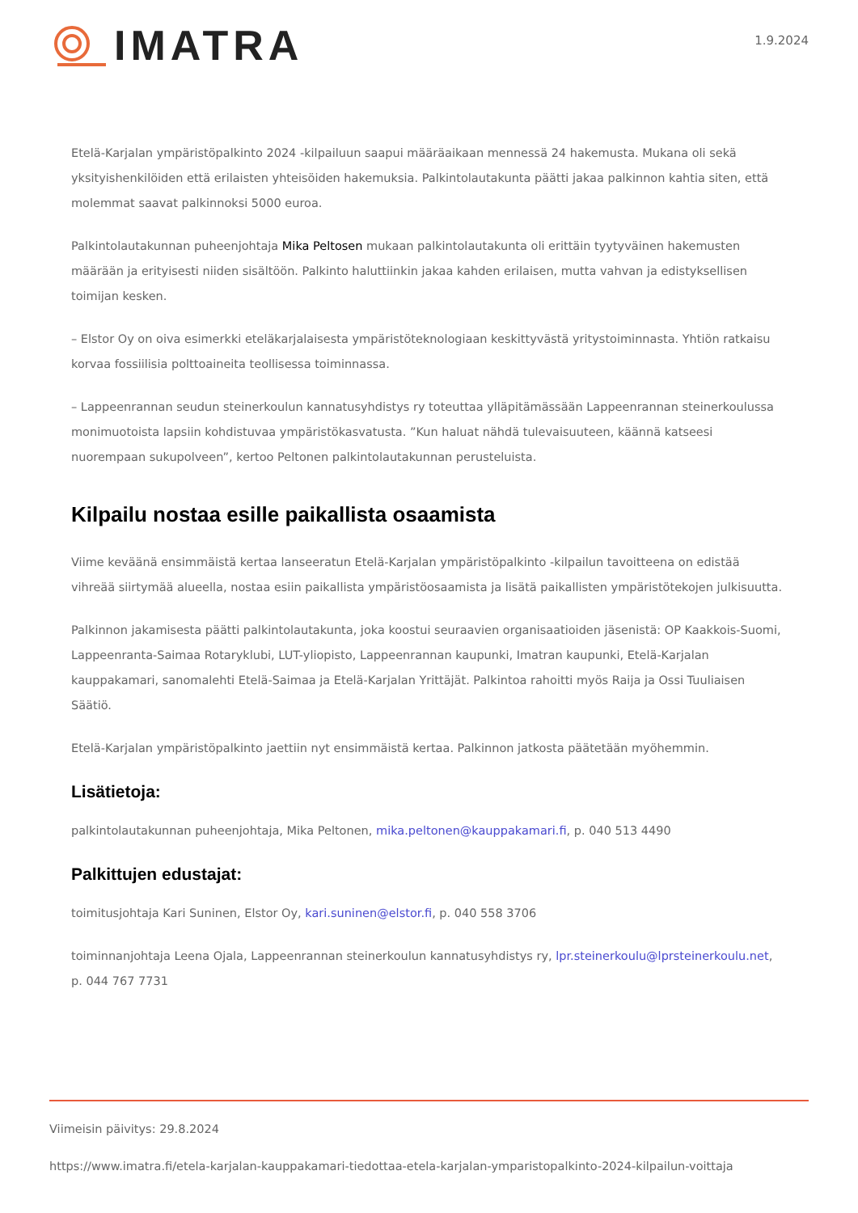IMATRA
1.9.2024
Etelä-Karjalan ympäristöpalkinto 2024 -kilpailuun saapui määräaikaan mennessä 24 hakemusta. Mukana oli sekä yksityishenkilöiden että erilaisten yhteisöiden hakemuksia. Palkintolautakunta päätti jakaa palkinnon kahtia siten, että molemmat saavat palkinnoksi 5000 euroa.
Palkintolautakunnan puheenjohtaja Mika Peltosen mukaan palkintolautakunta oli erittäin tyytyväinen hakemusten määrään ja erityisesti niiden sisältöön. Palkinto haluttiinkin jakaa kahden erilaisen, mutta vahvan ja edistyksellisen toimijan kesken.
– Elstor Oy on oiva esimerkki eteläkarjalaisesta ympäristöteknologiaan keskittyvästä yritystoiminnasta. Yhtiön ratkaisu korvaa fossiilisia polttoaineita teollisessa toiminnassa.
– Lappeenrannan seudun steinerkoulun kannatusyhdistys ry toteuttaa ylläpitämässään Lappeenrannan steinerkoulussa monimuotoista lapsiin kohdistuvaa ympäristökasvatusta. ”Kun haluat nähdä tulevaisuuteen, käännä katseesi nuorempaan sukupolveen”, kertoo Peltonen palkintolautakunnan perusteluista.
Kilpailu nostaa esille paikallista osaamista
Viime keväänä ensimmäistä kertaa lanseeratun Etelä-Karjalan ympäristöpalkinto -kilpailun tavoitteena on edistää vihreää siirtymää alueella, nostaa esiin paikallista ympäristöosaamista ja lisätä paikallisten ympäristötekojen julkisuutta.
Palkinnon jakamisesta päätti palkintolautakunta, joka koostui seuraavien organisaatioiden jäsenistä: OP Kaakkois-Suomi, Lappeenranta-Saimaa Rotaryklubi, LUT-yliopisto, Lappeenrannan kaupunki, Imatran kaupunki, Etelä-Karjalan kauppakamari, sanomalehti Etelä-Saimaa ja Etelä-Karjalan Yrittäjät. Palkintoa rahoitti myös Raija ja Ossi Tuuliaisen Säätiö.
Etelä-Karjalan ympäristöpalkinto jaettiin nyt ensimmäistä kertaa. Palkinnon jatkosta päätetään myöhemmin.
Lisätietoja:
palkintolautakunnan puheenjohtaja, Mika Peltonen, mika.peltonen@kauppakamari.fi, p. 040 513 4490
Palkittujen edustajat:
toimitusjohtaja Kari Suninen, Elstor Oy, kari.suninen@elstor.fi, p. 040 558 3706
toiminnanjohtaja Leena Ojala, Lappeenrannan steinerkoulun kannatusyhdistys ry, lpr.steinerkoulu@lprsteinerkoulu.net, p. 044 767 7731
Viimeisin päivitys: 29.8.2024
https://www.imatra.fi/etela-karjalan-kauppakamari-tiedottaa-etela-karjalan-ymparistopalkinto-2024-kilpailun-voittaja